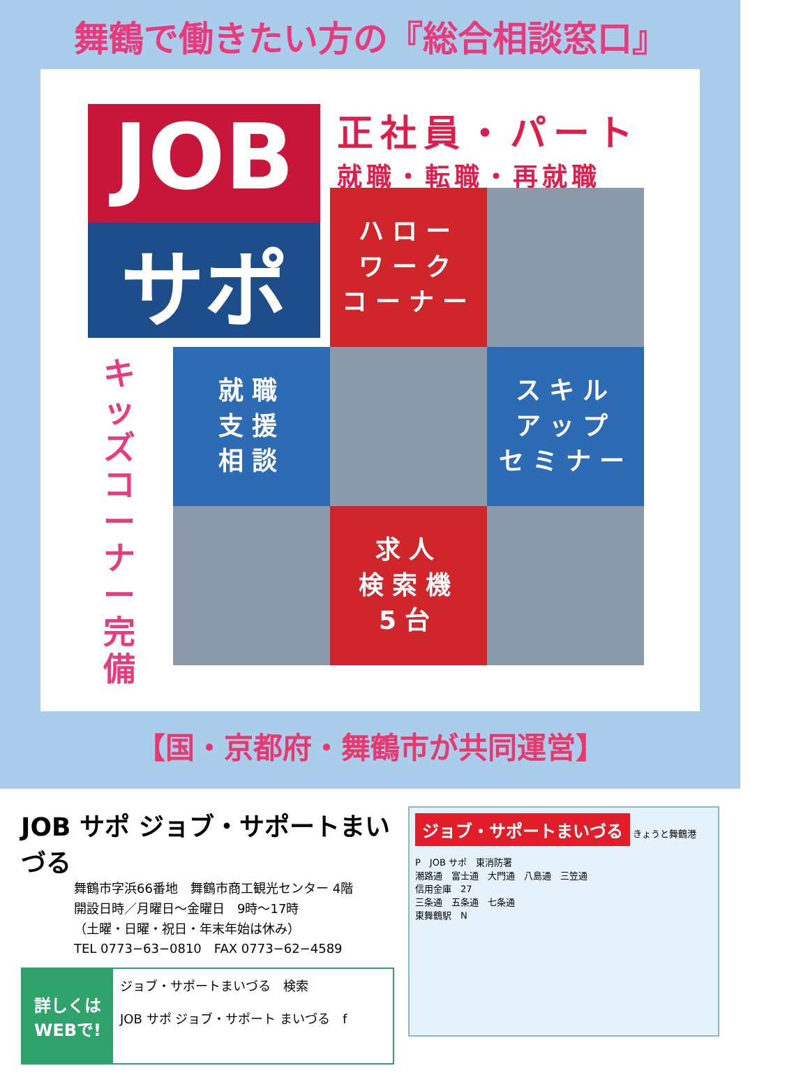舞鶴で働きたい方の『総合相談窓口』
JOB
サポ
正社員・パート
就職・転職・再就職
キッズコーナー完備
ハロー
ワーク
コーナー
就職
支援
相談
スキル
アップ
セミナー
求人
検索機
5台
【国・京都府・舞鶴市が共同運営】
JOB サポ ジョブ・サポートまいづる
舞鶴市字浜66番地　舞鶴市商工観光センター 4階
開設日時／月曜日～金曜日　9時～17時
（土曜・日曜・祝日・年末年始は休み）
TEL 0773−63−0810　FAX 0773−62−4589
詳しくは
WEBで!
ジョブ・サポートまいづる　検索
JOB サポ ジョブ・サポート まいづる　f
ジョブ・サポートまいづる
きょうと舞鶴港
P　JOB サポ　東消防署
潮路通　富士通　大門通　八島通　三笠通
信用金庫　27
三条通　五条通　七条通
東舞鶴駅　N